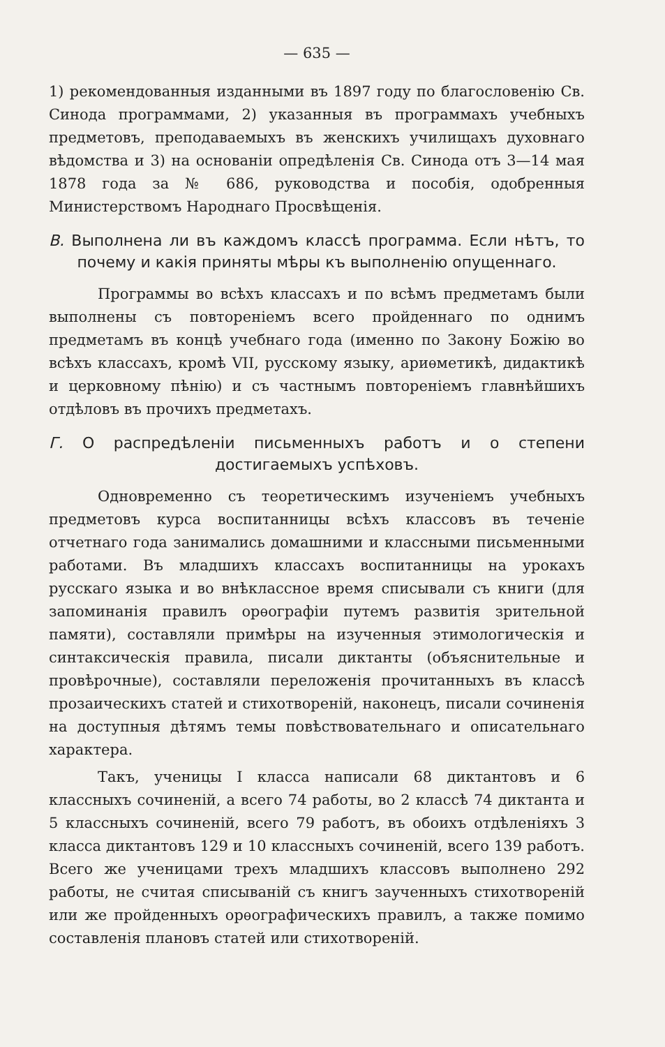— 635 —
1) рекомендованныя изданными въ 1897 году по благословенію Св. Синода программами, 2) указанныя въ программахъ учебныхъ предметовъ, преподаваемыхъ въ женскихъ училищахъ духовнаго вѣдомства и 3) на основаніи опредѣленія Св. Синода отъ 3—14 мая 1878 года за № 686, руководства и пособія, одобренныя Министерствомъ Народнаго Просвѣщенія.
В. Выполнена ли въ каждомъ классѣ программа. Если нѣтъ, то почему и какія приняты мѣры къ выполненію опущеннаго.
Программы во всѣхъ классахъ и по всѣмъ предметамъ были выполнены съ повтореніемъ всего пройденнаго по однимъ предметамъ въ концѣ учебнаго года (именно по Закону Божію во всѣхъ классахъ, кромѣ VII, русскому языку, ариѳметикѣ, дидактикѣ и церковному пѣнію) и съ частнымъ повтореніемъ главнѣйшихъ отдѣловъ въ прочихъ предметахъ.
Г. О распредѣленіи письменныхъ работъ и о степени достигаемыхъ успѣховъ.
Одновременно съ теоретическимъ изученіемъ учебныхъ предметовъ курса воспитанницы всѣхъ классовъ въ теченіе отчетнаго года занимались домашними и классными письменными работами. Въ младшихъ классахъ воспитанницы на урокахъ русскаго языка и во внѣклассное время списывали съ книги (для запоминанія правилъ орѳографіи путемъ развитія зрительной памяти), составляли примѣры на изученныя этимологическія и синтаксическія правила, писали диктанты (объяснительные и провѣрочные), составляли переложенія прочитанныхъ въ классѣ прозаическихъ статей и стихотвореній, наконецъ, писали сочиненія на доступныя дѣтямъ темы повѣствовательнаго и описательнаго характера.
Такъ, ученицы I класса написали 68 диктантовъ и 6 классныхъ сочиненій, а всего 74 работы, во 2 классѣ 74 диктанта и 5 классныхъ сочиненій, всего 79 работъ, въ обоихъ отдѣленіяхъ 3 класса диктантовъ 129 и 10 классныхъ сочиненій, всего 139 работъ. Всего же ученицами трехъ младшихъ классовъ выполнено 292 работы, не считая списываній съ книгъ заученныхъ стихотвореній или же пройденныхъ орѳографическихъ правилъ, а также помимо составленія плановъ статей или стихотвореній.